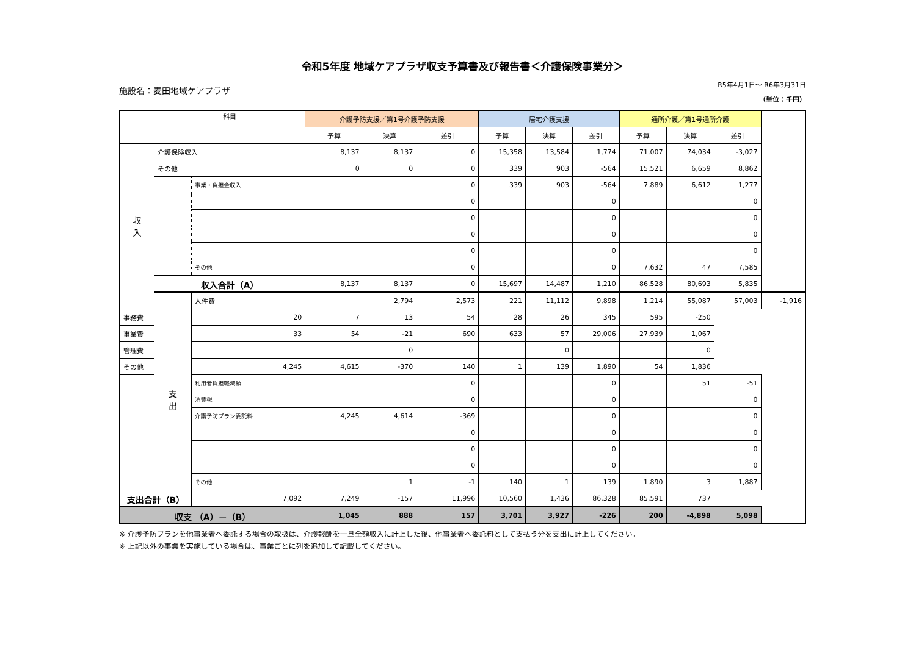令和5年度 地域ケアプラザ収支予算書及び報告書＜介護保険事業分＞
施設名：麦田地域ケアプラザ
R5年4月1日～ R6年3月31日
（単位：千円）
| | 科目 | | 介護予防支援／第1号介護予防支援 | | | 居宅介護支援 | | | 通所介護／第1号通所介護 | | | |
| --- | --- | --- | --- | --- | --- | --- | --- | --- | --- | --- | --- | --- |
| | | | 予算 | 決算 | 差引 | 予算 | 決算 | 差引 | 予算 | 決算 | 差引 | |
| 収 入 | 介護保険収入 | | 8,137 | 8,137 | 0 | 15,358 | 13,584 | 1,774 | 71,007 | 74,034 | -3,027 | |
| | その他 | | 0 | 0 | 0 | 339 | 903 | -564 | 15,521 | 6,659 | 8,862 | |
| | | 事業・負担金収入 | | | 0 | 339 | 903 | -564 | 7,889 | 6,612 | 1,277 | |
| | | | | | 0 | | | 0 | | | 0 | |
| | | | | | 0 | | | 0 | | | 0 | |
| | | | | | 0 | | | 0 | | | 0 | |
| | | | | | 0 | | | 0 | | | 0 | |
| | | その他 | | | 0 | | | 0 | 7,632 | 47 | 7,585 | |
| | 収入合計（A） | | 8,137 | 8,137 | 0 | 15,697 | 14,487 | 1,210 | 86,528 | 80,693 | 5,835 | |
| | 支 出 | 人件費 | | 2,794 | 2,573 | 221 | 11,112 | 9,898 | 1,214 | 55,087 | 57,003 | -1,916 |
| 事務費 | | 20 | 7 | 13 | 54 | 28 | 26 | 345 | 595 | -250 | | |
| 事業費 | | 33 | 54 | -21 | 690 | 633 | 57 | 29,006 | 27,939 | 1,067 | | |
| 管理費 | | | | 0 | | | 0 | | | 0 | | |
| その他 | | 4,245 | 4,615 | -370 | 140 | 1 | 139 | 1,890 | 54 | 1,836 | | |
| | | 利用者負担軽減額 | | | 0 | | | 0 | | 51 | -51 | |
| | | 消費税 | | | 0 | | | 0 | | | 0 | |
| | | 介護予防プラン委託料 | 4,245 | 4,614 | -369 | | | 0 | | | 0 | |
| | | | | | 0 | | | 0 | | | 0 | |
| | | | | | 0 | | | 0 | | | 0 | |
| | | | | | 0 | | | 0 | | | 0 | |
| | | その他 | | 1 | -1 | 140 | 1 | 139 | 1,890 | 3 | 1,887 | |
| 支出合計（B） | | 7,092 | 7,249 | -157 | 11,996 | 10,560 | 1,436 | 86,328 | 85,591 | 737 | | |
| 収支 （A）－（B） | | | 1,045 | 888 | 157 | 3,701 | 3,927 | -226 | 200 | -4,898 | 5,098 | |
※ 介護予防プランを他事業者へ委託する場合の取扱は、介護報酬を一旦全額収入に計上した後、他事業者へ委託料として支払う分を支出に計上してください。
※ 上記以外の事業を実施している場合は、事業ごとに列を追加して記載してください。